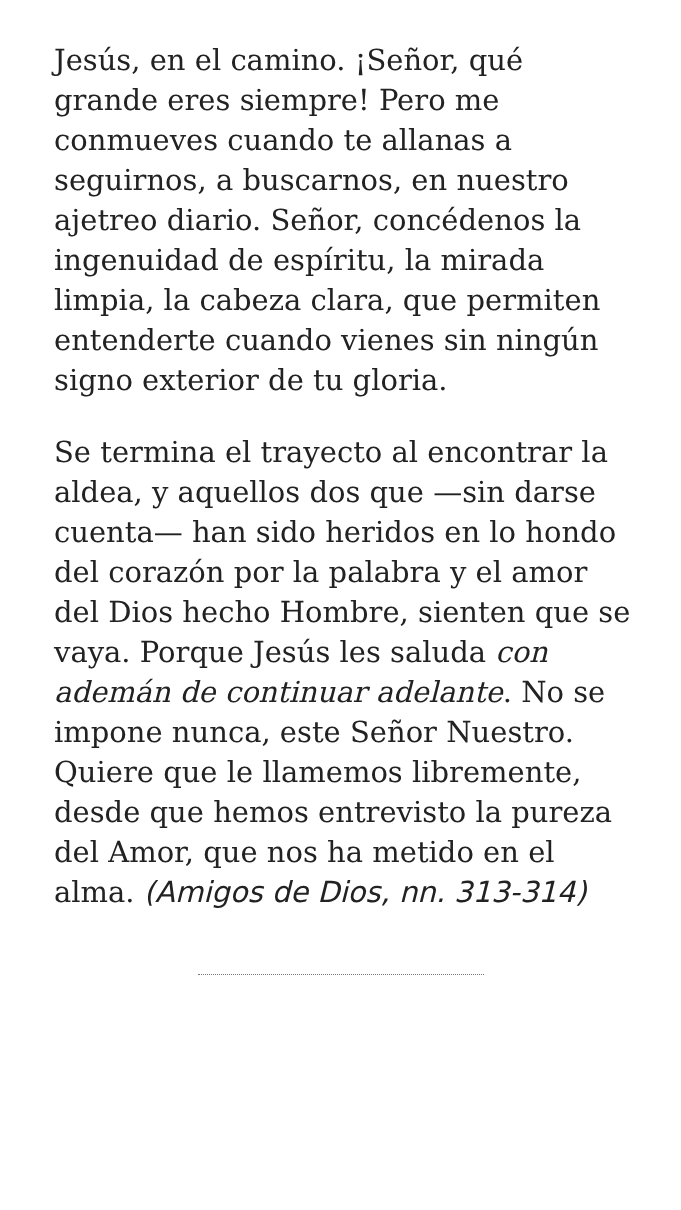Jesús, en el camino. ¡Señor, qué grande eres siempre! Pero me conmueves cuando te allanas a seguirnos, a buscarnos, en nuestro ajetreo diario. Señor, concédenos la ingenuidad de espíritu, la mirada limpia, la cabeza clara, que permiten entenderte cuando vienes sin ningún signo exterior de tu gloria.
Se termina el trayecto al encontrar la aldea, y aquellos dos que —sin darse cuenta— han sido heridos en lo hondo del corazón por la palabra y el amor del Dios hecho Hombre, sienten que se vaya. Porque Jesús les saluda con ademán de continuar adelante. No se impone nunca, este Señor Nuestro. Quiere que le llamemos libremente, desde que hemos entrevisto la pureza del Amor, que nos ha metido en el alma. (Amigos de Dios, nn. 313-314)